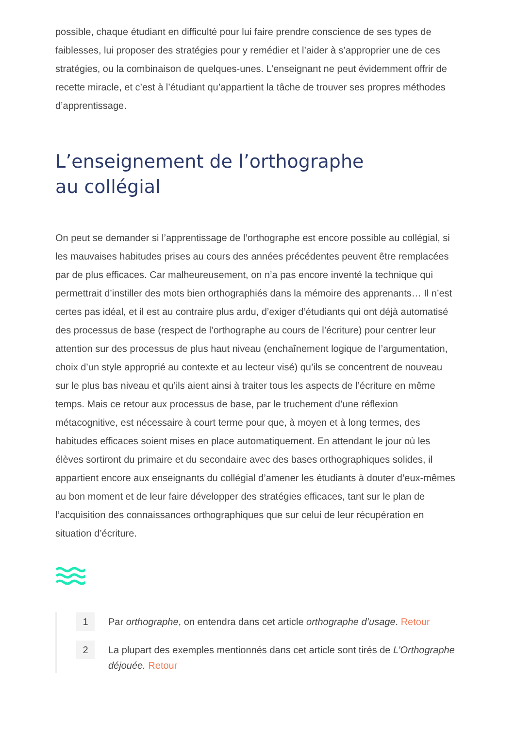possible, chaque étudiant en difficulté pour lui faire prendre conscience de ses types de faiblesses, lui proposer des stratégies pour y remédier et l’aider à s’approprier une de ces stratégies, ou la combinaison de quelques-unes. L’enseignant ne peut évidemment offrir de recette miracle, et c’est à l’étudiant qu’appartient la tâche de trouver ses propres méthodes d’apprentissage.
L’enseignement de l’orthographe
au collégial
On peut se demander si l’apprentissage de l’orthographe est encore possible au collégial, si les mauvaises habitudes prises au cours des années précédentes peuvent être remplacées par de plus efficaces. Car malheureusement, on n’a pas encore inventé la technique qui permettrait d’instiller des mots bien orthographiés dans la mémoire des apprenants… Il n’est certes pas idéal, et il est au contraire plus ardu, d’exiger d’étudiants qui ont déjà automatisé des processus de base (respect de l’orthographe au cours de l’écriture) pour centrer leur attention sur des processus de plus haut niveau (enchaînement logique de l’argumentation, choix d’un style approprié au contexte et au lecteur visé) qu’ils se concentrent de nouveau sur le plus bas niveau et qu’ils aient ainsi à traiter tous les aspects de l’écriture en même temps. Mais ce retour aux processus de base, par le truchement d’une réflexion métacognitive, est nécessaire à court terme pour que, à moyen et à long termes, des habitudes efficaces soient mises en place automatiquement. En attendant le jour où les élèves sortiront du primaire et du secondaire avec des bases orthographiques solides, il appartient encore aux enseignants du collégial d’amener les étudiants à douter d’eux-mêmes au bon moment et de leur faire développer des stratégies efficaces, tant sur le plan de l’acquisition des connaissances orthographiques que sur celui de leur récupération en situation d’écriture.
1 Par orthographe, on entendra dans cet article orthographe d’usage. Retour
2 La plupart des exemples mentionnés dans cet article sont tirés de L’Orthographe déjouée. Retour